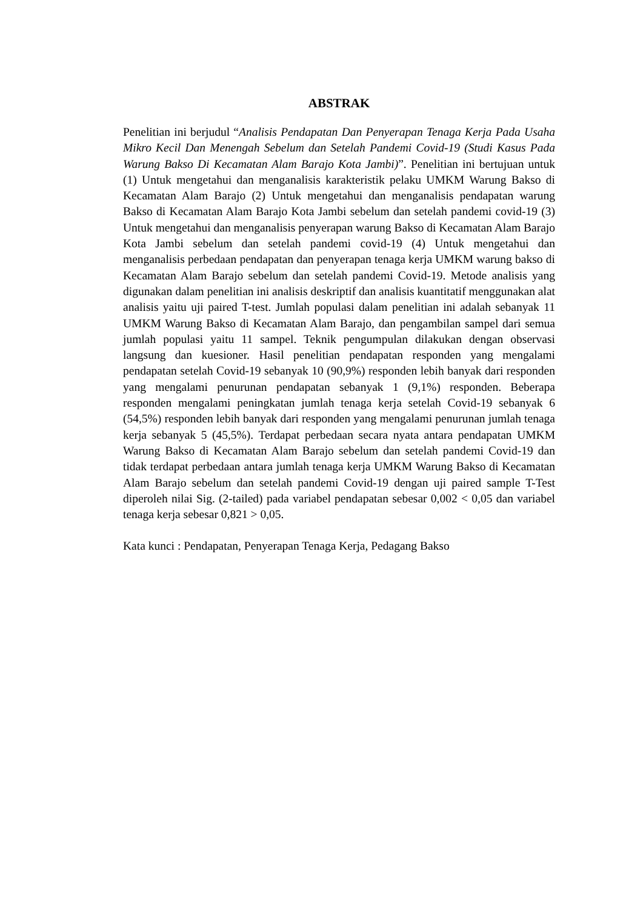ABSTRAK
Penelitian ini berjudul “Analisis Pendapatan Dan Penyerapan Tenaga Kerja Pada Usaha Mikro Kecil Dan Menengah Sebelum dan Setelah Pandemi Covid-19 (Studi Kasus Pada Warung Bakso Di Kecamatan Alam Barajo Kota Jambi)”. Penelitian ini bertujuan untuk (1) Untuk mengetahui dan menganalisis karakteristik pelaku UMKM Warung Bakso di Kecamatan Alam Barajo (2) Untuk mengetahui dan menganalisis pendapatan warung Bakso di Kecamatan Alam Barajo Kota Jambi sebelum dan setelah pandemi covid-19 (3) Untuk mengetahui dan menganalisis penyerapan warung Bakso di Kecamatan Alam Barajo Kota Jambi sebelum dan setelah pandemi covid-19 (4) Untuk mengetahui dan menganalisis perbedaan pendapatan dan penyerapan tenaga kerja UMKM warung bakso di Kecamatan Alam Barajo sebelum dan setelah pandemi Covid-19. Metode analisis yang digunakan dalam penelitian ini analisis deskriptif dan analisis kuantitatif menggunakan alat analisis yaitu uji paired T-test. Jumlah populasi dalam penelitian ini adalah sebanyak 11 UMKM Warung Bakso di Kecamatan Alam Barajo, dan pengambilan sampel dari semua jumlah populasi yaitu 11 sampel. Teknik pengumpulan dilakukan dengan observasi langsung dan kuesioner. Hasil penelitian pendapatan responden yang mengalami pendapatan setelah Covid-19 sebanyak 10 (90,9%) responden lebih banyak dari responden yang mengalami penurunan pendapatan sebanyak 1 (9,1%) responden. Beberapa responden mengalami peningkatan jumlah tenaga kerja setelah Covid-19 sebanyak 6 (54,5%) responden lebih banyak dari responden yang mengalami penurunan jumlah tenaga kerja sebanyak 5 (45,5%). Terdapat perbedaan secara nyata antara pendapatan UMKM Warung Bakso di Kecamatan Alam Barajo sebelum dan setelah pandemi Covid-19 dan tidak terdapat perbedaan antara jumlah tenaga kerja UMKM Warung Bakso di Kecamatan Alam Barajo sebelum dan setelah pandemi Covid-19 dengan uji paired sample T-Test diperoleh nilai Sig. (2-tailed) pada variabel pendapatan sebesar 0,002 < 0,05 dan variabel tenaga kerja sebesar 0,821 > 0,05.
Kata kunci : Pendapatan, Penyerapan Tenaga Kerja, Pedagang Bakso